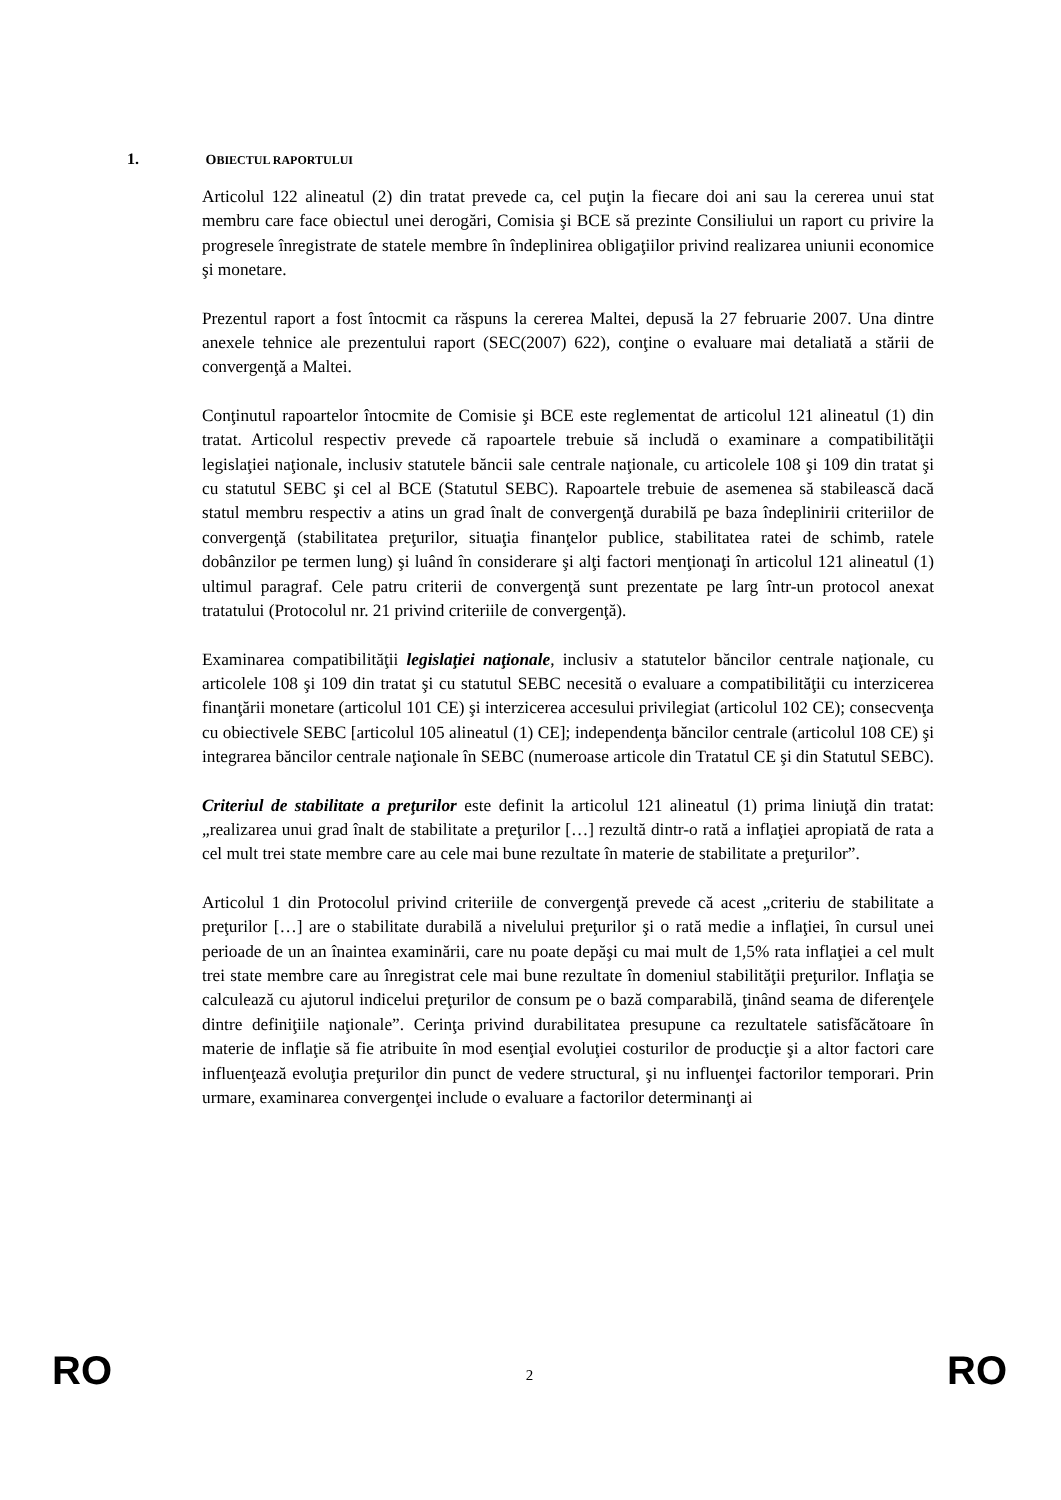1. OBIECTUL RAPORTULUI
Articolul 122 alineatul (2) din tratat prevede ca, cel puţin la fiecare doi ani sau la cererea unui stat membru care face obiectul unei derogări, Comisia şi BCE să prezinte Consiliului un raport cu privire la progresele înregistrate de statele membre în îndeplinirea obligaţiilor privind realizarea uniunii economice şi monetare.
Prezentul raport a fost întocmit ca răspuns la cererea Maltei, depusă la 27 februarie 2007. Una dintre anexele tehnice ale prezentului raport (SEC(2007) 622), conţine o evaluare mai detaliată a stării de convergenţă a Maltei.
Conţinutul rapoartelor întocmite de Comisie şi BCE este reglementat de articolul 121 alineatul (1) din tratat. Articolul respectiv prevede că rapoartele trebuie să includă o examinare a compatibilităţii legislaţiei naţionale, inclusiv statutele băncii sale centrale naţionale, cu articolele 108 şi 109 din tratat şi cu statutul SEBC şi cel al BCE (Statutul SEBC). Rapoartele trebuie de asemenea să stabilească dacă statul membru respectiv a atins un grad înalt de convergenţă durabilă pe baza îndeplinirii criteriilor de convergenţă (stabilitatea preţurilor, situaţia finanţelor publice, stabilitatea ratei de schimb, ratele dobânzilor pe termen lung) şi luând în considerare şi alţi factori menţionaţi în articolul 121 alineatul (1) ultimul paragraf. Cele patru criterii de convergenţă sunt prezentate pe larg într-un protocol anexat tratatului (Protocolul nr. 21 privind criteriile de convergenţă).
Examinarea compatibilităţii legislaţiei naţionale, inclusiv a statutelor băncilor centrale naţionale, cu articolele 108 şi 109 din tratat şi cu statutul SEBC necesită o evaluare a compatibilităţii cu interzicerea finanţării monetare (articolul 101 CE) şi interzicerea accesului privilegiat (articolul 102 CE); consecvenţa cu obiectivele SEBC [articolul 105 alineatul (1) CE]; independenţa băncilor centrale (articolul 108 CE) şi integrarea băncilor centrale naţionale în SEBC (numeroase articole din Tratatul CE şi din Statutul SEBC).
Criteriul de stabilitate a preţurilor este definit la articolul 121 alineatul (1) prima liniuţă din tratat: „realizarea unui grad înalt de stabilitate a preţurilor […] rezultă dintr-o rată a inflaţiei apropiată de rata a cel mult trei state membre care au cele mai bune rezultate în materie de stabilitate a preţurilor”.
Articolul 1 din Protocolul privind criteriile de convergenţă prevede că acest „criteriu de stabilitate a preţurilor […] are o stabilitate durabilă a nivelului preţurilor şi o rată medie a inflaţiei, în cursul unei perioade de un an înaintea examinării, care nu poate depăşi cu mai mult de 1,5% rata inflaţiei a cel mult trei state membre care au înregistrat cele mai bune rezultate în domeniul stabilităţii preţurilor. Inflaţia se calculează cu ajutorul indicelui preţurilor de consum pe o bază comparabilă, ţinând seama de diferenţele dintre definiţiile naţionale”. Cerinţa privind durabilitatea presupune ca rezultatele satisfăcătoare în materie de inflaţie să fie atribuite în mod esenţial evoluţiei costurilor de producţie şi a altor factori care influenţează evoluţia preţurilor din punct de vedere structural, şi nu influenţei factorilor temporari. Prin urmare, examinarea convergenţei include o evaluare a factorilor determinanţi ai
RO 2 RO